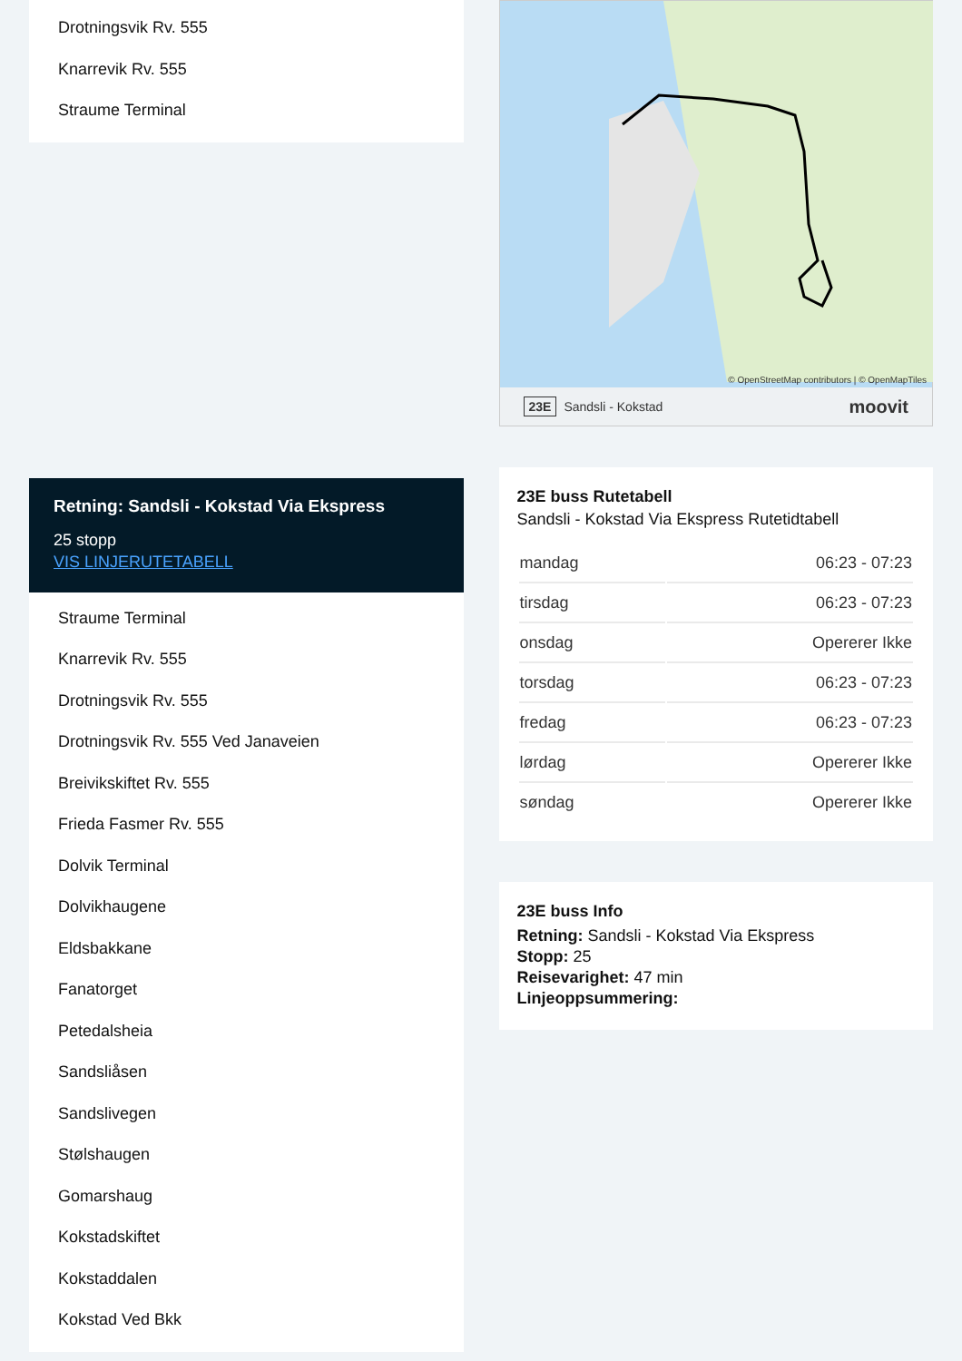Drotningsvik Rv. 555
Knarrevik Rv. 555
Straume Terminal
Retning: Sandsli - Kokstad Via Ekspress
25 stopp
VIS LINJERUTETABELL
Straume Terminal
Knarrevik Rv. 555
Drotningsvik Rv. 555
Drotningsvik Rv. 555 Ved Janaveien
Breivikskiftet Rv. 555
Frieda Fasmer Rv. 555
Dolvik Terminal
Dolvikhaugene
Eldsbakkane
Fanatorget
Petedalsheia
Sandsliåsen
Sandslivegen
Stølshaugen
Gomarshaug
Kokstadskiftet
Kokstaddalen
Kokstad Ved Bkk
© OpenStreetMap contributors | © OpenMapTiles
23E Sandsli - Kokstad moovit
23E buss Rutetabell
Sandsli - Kokstad Via Ekspress Rutetidtabell
| mandag | 06:23 - 07:23 |
| tirsdag | 06:23 - 07:23 |
| onsdag | Opererer Ikke |
| torsdag | 06:23 - 07:23 |
| fredag | 06:23 - 07:23 |
| lørdag | Opererer Ikke |
| søndag | Opererer Ikke |
23E buss Info
Retning: Sandsli - Kokstad Via Ekspress
Stopp: 25
Reisevarighet: 47 min
Linjeoppsummering: